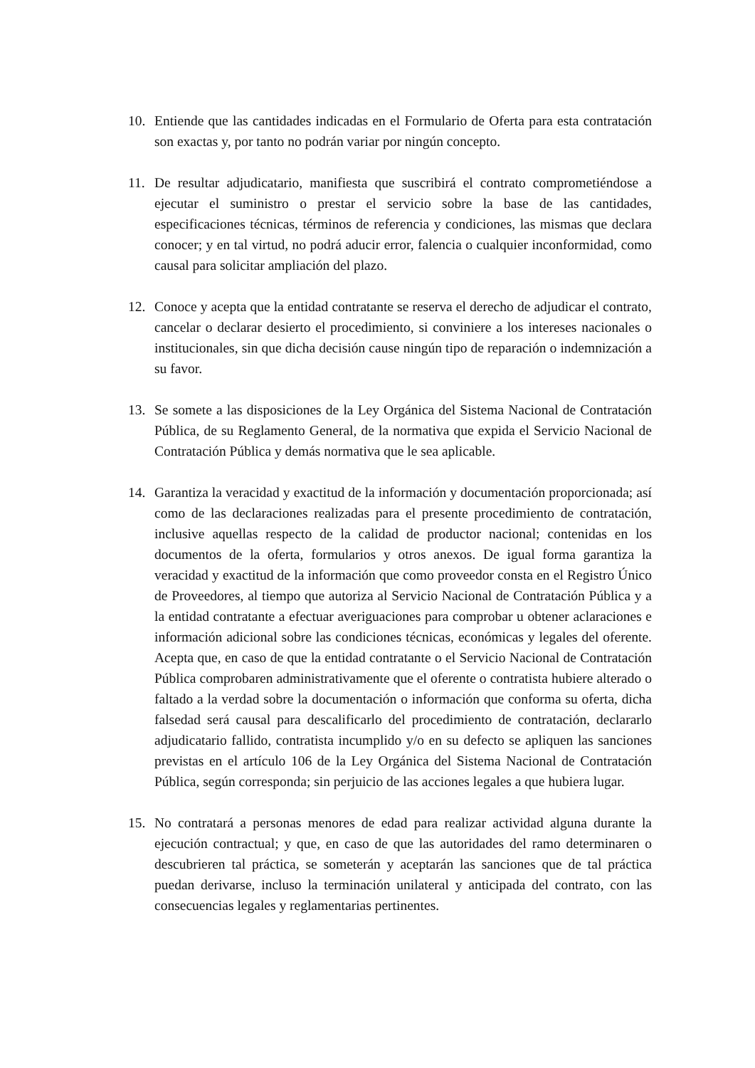10. Entiende que las cantidades indicadas en el Formulario de Oferta para esta contratación son exactas y, por tanto no podrán variar por ningún concepto.
11. De resultar adjudicatario, manifiesta que suscribirá el contrato comprometiéndose a ejecutar el suministro o prestar el servicio sobre la base de las cantidades, especificaciones técnicas, términos de referencia y condiciones, las mismas que declara conocer; y en tal virtud, no podrá aducir error, falencia o cualquier inconformidad, como causal para solicitar ampliación del plazo.
12. Conoce y acepta que la entidad contratante se reserva el derecho de adjudicar el contrato, cancelar o declarar desierto el procedimiento, si conviniere a los intereses nacionales o institucionales, sin que dicha decisión cause ningún tipo de reparación o indemnización a su favor.
13. Se somete a las disposiciones de la Ley Orgánica del Sistema Nacional de Contratación Pública, de su Reglamento General, de la normativa que expida el Servicio Nacional de Contratación Pública y demás normativa que le sea aplicable.
14. Garantiza la veracidad y exactitud de la información y documentación proporcionada; así como de las declaraciones realizadas para el presente procedimiento de contratación, inclusive aquellas respecto de la calidad de productor nacional; contenidas en los documentos de la oferta, formularios y otros anexos. De igual forma garantiza la veracidad y exactitud de la información que como proveedor consta en el Registro Único de Proveedores, al tiempo que autoriza al Servicio Nacional de Contratación Pública y a la entidad contratante a efectuar averiguaciones para comprobar u obtener aclaraciones e información adicional sobre las condiciones técnicas, económicas y legales del oferente. Acepta que, en caso de que la entidad contratante o el Servicio Nacional de Contratación Pública comprobaren administrativamente que el oferente o contratista hubiere alterado o faltado a la verdad sobre la documentación o información que conforma su oferta, dicha falsedad será causal para descalificarlo del procedimiento de contratación, declararlo adjudicatario fallido, contratista incumplido y/o en su defecto se apliquen las sanciones previstas en el artículo 106 de la Ley Orgánica del Sistema Nacional de Contratación Pública, según corresponda; sin perjuicio de las acciones legales a que hubiera lugar.
15. No contratará a personas menores de edad para realizar actividad alguna durante la ejecución contractual; y que, en caso de que las autoridades del ramo determinaren o descubrieren tal práctica, se someterán y aceptarán las sanciones que de tal práctica puedan derivarse, incluso la terminación unilateral y anticipada del contrato, con las consecuencias legales y reglamentarias pertinentes.